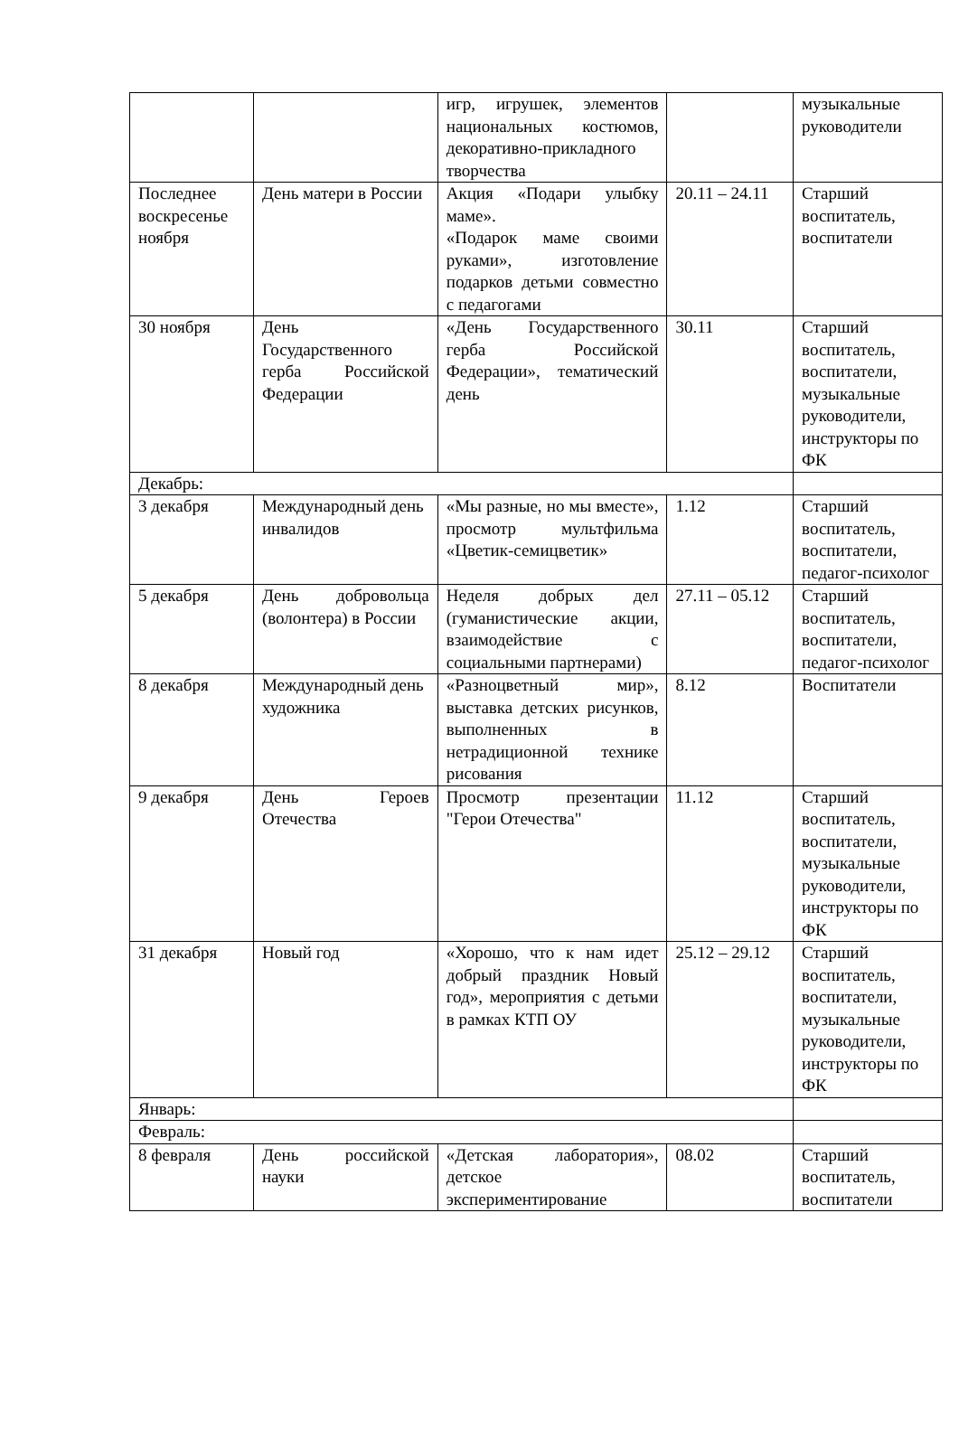| | | игр, игрушек, элементов национальных костюмов, декоративно-прикладного творчества | | музыкальные руководители |
| Последнее воскресенье ноября | День матери в России | Акция «Подари улыбку маме». «Подарок маме своими руками», изготовление подарков детьми совместно с педагогами | 20.11 – 24.11 | Старший воспитатель, воспитатели |
| 30 ноября | День Государственного герба Российской Федерации | «День Государственного герба Российской Федерации», тематический день | 30.11 | Старший воспитатель, воспитатели, музыкальные руководители, инструкторы по ФК |
| Декабрь: | | | | |
| 3 декабря | Международный день инвалидов | «Мы разные, но мы вместе», просмотр мультфильма «Цветик-семицветик» | 1.12 | Старший воспитатель, воспитатели, педагог-психолог |
| 5 декабря | День добровольца (волонтера) в России | Неделя добрых дел (гуманистические акции, взаимодействие с социальными партнерами) | 27.11 – 05.12 | Старший воспитатель, воспитатели, педагог-психолог |
| 8 декабря | Международный день художника | «Разноцветный мир», выставка детских рисунков, выполненных в нетрадиционной технике рисования | 8.12 | Воспитатели |
| 9 декабря | День Героев Отечества | Просмотр презентации "Герои Отечества" | 11.12 | Старший воспитатель, воспитатели, музыкальные руководители, инструкторы по ФК |
| 31 декабря | Новый год | «Хорошо, что к нам идет добрый праздник Новый год», мероприятия с детьми в рамках КТП ОУ | 25.12 – 29.12 | Старший воспитатель, воспитатели, музыкальные руководители, инструкторы по ФК |
| Январь: | | | | |
| Февраль: | | | | |
| 8 февраля | День российской науки | «Детская лаборатория», детское экспериментирование | 08.02 | Старший воспитатель, воспитатели |